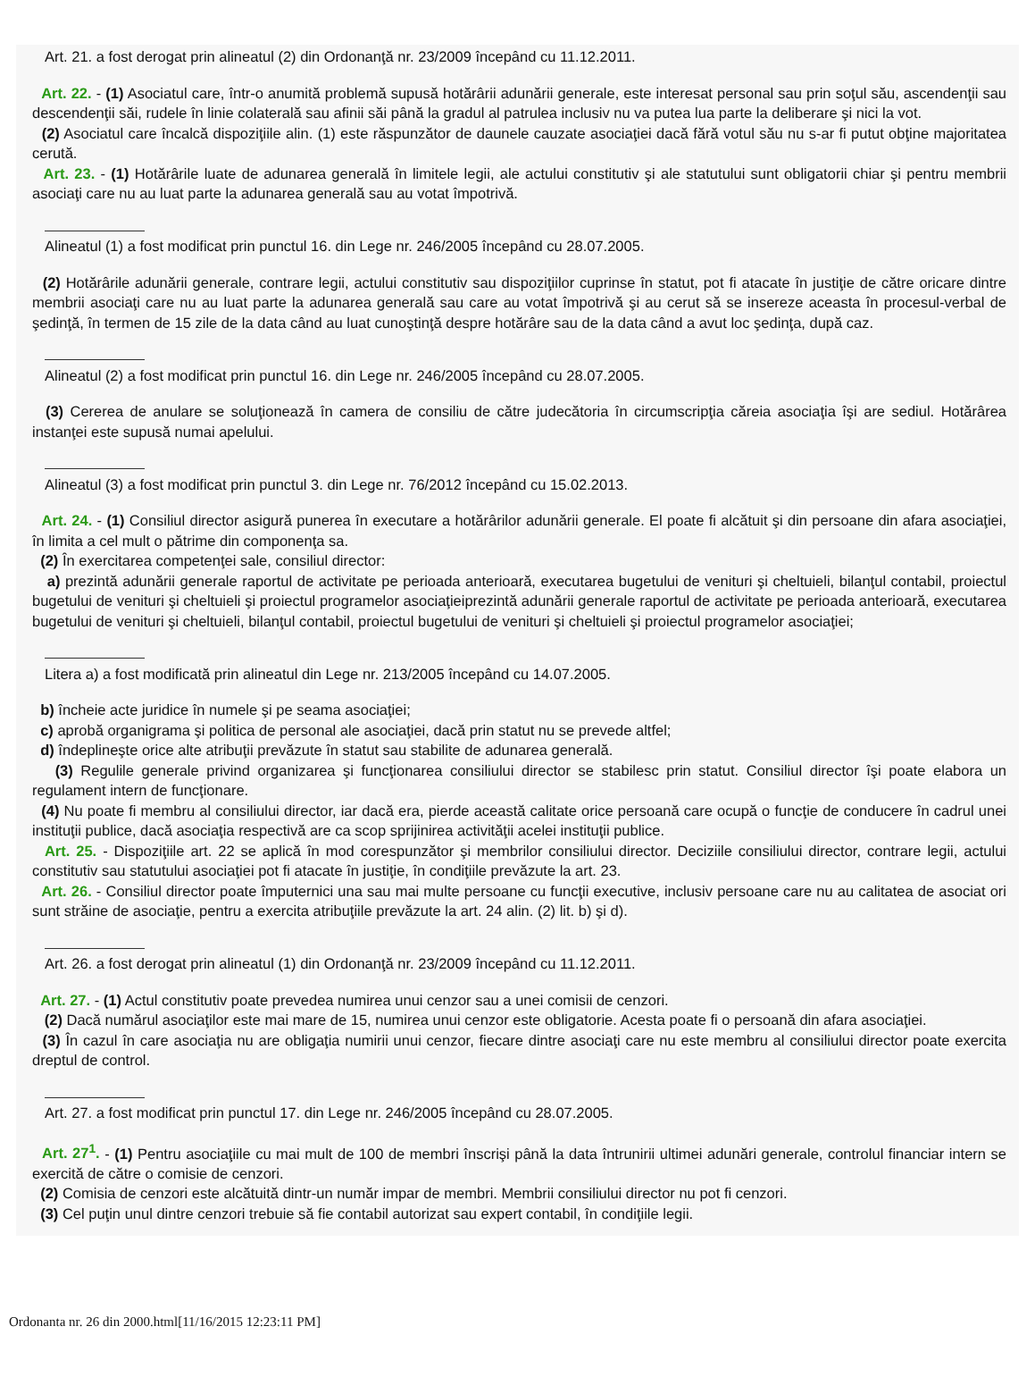Art. 21. a fost derogat prin alineatul (2) din Ordonanţă nr. 23/2009 începând cu 11.12.2011.
Art. 22. - (1) Asociatul care, într-o anumită problemă supusă hotărârii adunării generale, este interesat personal sau prin soţul său, ascendenţii sau descendenţii săi, rudele în linie colaterală sau afinii săi până la gradul al patrulea inclusiv nu va putea lua parte la deliberare şi nici la vot.
(2) Asociatul care încalcă dispoziţiile alin. (1) este răspunzător de daunele cauzate asociaţiei dacă fără votul său nu s-ar fi putut obţine majoritatea cerută.
Art. 23. - (1) Hotărârile luate de adunarea generală în limitele legii, ale actului constitutiv şi ale statutului sunt obligatorii chiar şi pentru membrii asociaţi care nu au luat parte la adunarea generală sau au votat împotrivă.
Alineatul (1) a fost modificat prin punctul 16. din Lege nr. 246/2005 începând cu 28.07.2005.
(2) Hotărârile adunării generale, contrare legii, actului constitutiv sau dispoziţiilor cuprinse în statut, pot fi atacate în justiţie de către oricare dintre membrii asociaţi care nu au luat parte la adunarea generală sau care au votat împotrivă şi au cerut să se insereze aceasta în procesul-verbal de şedinţă, în termen de 15 zile de la data când au luat cunoştinţă despre hotărâre sau de la data când a avut loc şedinţa, după caz.
Alineatul (2) a fost modificat prin punctul 16. din Lege nr. 246/2005 începând cu 28.07.2005.
(3) Cererea de anulare se soluţionează în camera de consiliu de către judecătoria în circumscripţia căreia asociaţia îşi are sediul. Hotărârea instanţei este supusă numai apelului.
Alineatul (3) a fost modificat prin punctul 3. din Lege nr. 76/2012 începând cu 15.02.2013.
Art. 24. - (1) Consiliul director asigură punerea în executare a hotărârilor adunării generale. El poate fi alcătuit şi din persoane din afara asociaţiei, în limita a cel mult o pătrime din componenţa sa.
(2) În exercitarea competenţei sale, consiliul director:
a) prezintă adunării generale raportul de activitate pe perioada anterioară, executarea bugetului de venituri şi cheltuieli, bilanţul contabil, proiectul bugetului de venituri şi cheltuieli şi proiectul programelor asociaţieiprezintă adunării generale raportul de activitate pe perioada anterioară, executarea bugetului de venituri şi cheltuieli, bilanţul contabil, proiectul bugetului de venituri şi cheltuieli şi proiectul programelor asociaţiei;
Litera a) a fost modificată prin alineatul din Lege nr. 213/2005 începând cu 14.07.2005.
b) încheie acte juridice în numele şi pe seama asociaţiei;
c) aprobă organigrama şi politica de personal ale asociaţiei, dacă prin statut nu se prevede altfel;
d) îndeplineşte orice alte atribuţii prevăzute în statut sau stabilite de adunarea generală.
(3) Regulile generale privind organizarea şi funcţionarea consiliului director se stabilesc prin statut. Consiliul director îşi poate elabora un regulament intern de funcţionare.
(4) Nu poate fi membru al consiliului director, iar dacă era, pierde această calitate orice persoană care ocupă o funcţie de conducere în cadrul unei instituţii publice, dacă asociaţia respectivă are ca scop sprijinirea activităţii acelei instituţii publice.
Art. 25. - Dispoziţiile art. 22 se aplică în mod corespunzător şi membrilor consiliului director. Deciziile consiliului director, contrare legii, actului constitutiv sau statutului asociaţiei pot fi atacate în justiţie, în condiţiile prevăzute la art. 23.
Art. 26. - Consiliul director poate împuternici una sau mai multe persoane cu funcţii executive, inclusiv persoane care nu au calitatea de asociat ori sunt străine de asociaţie, pentru a exercita atribuţiile prevăzute la art. 24 alin. (2) lit. b) şi d).
Art. 26. a fost derogat prin alineatul (1) din Ordonanţă nr. 23/2009 începând cu 11.12.2011.
Art. 27. - (1) Actul constitutiv poate prevedea numirea unui cenzor sau a unei comisii de cenzori.
(2) Dacă numărul asociaţilor este mai mare de 15, numirea unui cenzor este obligatorie. Acesta poate fi o persoană din afara asociaţiei.
(3) În cazul în care asociaţia nu are obligaţia numirii unui cenzor, fiecare dintre asociaţi care nu este membru al consiliului director poate exercita dreptul de control.
Art. 27. a fost modificat prin punctul 17. din Lege nr. 246/2005 începând cu 28.07.2005.
Art. 27<sup>1</sup>. - (1) Pentru asociaţiile cu mai mult de 100 de membri înscrişi până la data întrunirii ultimei adunări generale, controlul financiar intern se exercită de către o comisie de cenzori.
(2) Comisia de cenzori este alcătuită dintr-un număr impar de membri. Membrii consiliului director nu pot fi cenzori.
(3) Cel puţin unul dintre cenzori trebuie să fie contabil autorizat sau expert contabil, în condiţiile legii.
Ordonanta nr. 26 din 2000.html[11/16/2015 12:23:11 PM]